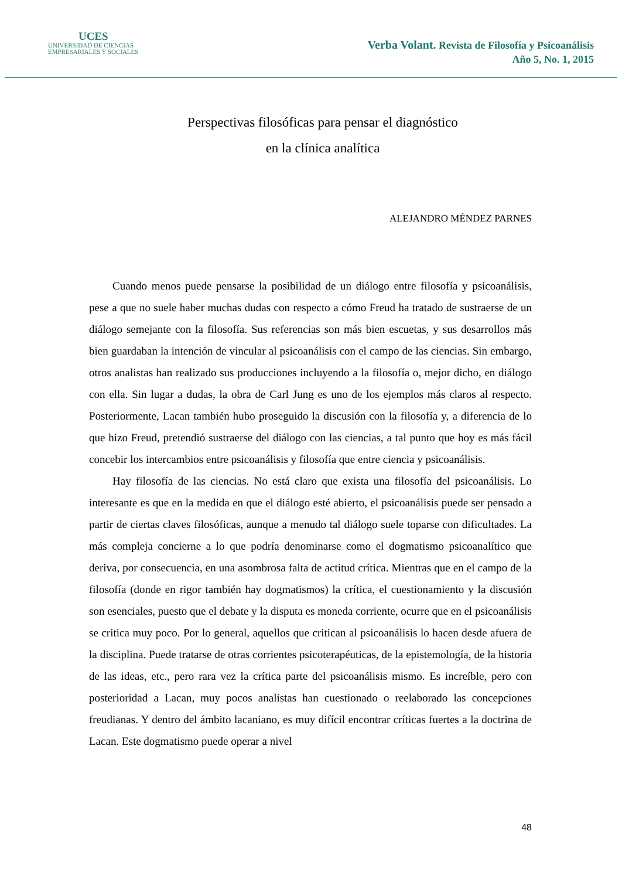UCES
UNIVERSIDAD DE CIENCIAS
EMPRESARIALES Y SOCIALES
Verba Volant. Revista de Filosofía y Psicoanálisis
Año 5, No. 1, 2015
Perspectivas filosóficas para pensar el diagnóstico
en la clínica analítica
ALEJANDRO MÉNDEZ PARNES
Cuando menos puede pensarse la posibilidad de un diálogo entre filosofía y psicoanálisis, pese a que no suele haber muchas dudas con respecto a cómo Freud ha tratado de sustraerse de un diálogo semejante con la filosofía. Sus referencias son más bien escuetas, y sus desarrollos más bien guardaban la intención de vincular al psicoanálisis con el campo de las ciencias. Sin embargo, otros analistas han realizado sus producciones incluyendo a la filosofía o, mejor dicho, en diálogo con ella. Sin lugar a dudas, la obra de Carl Jung es uno de los ejemplos más claros al respecto. Posteriormente, Lacan también hubo proseguido la discusión con la filosofía y, a diferencia de lo que hizo Freud, pretendió sustraerse del diálogo con las ciencias, a tal punto que hoy es más fácil concebir los intercambios entre psicoanálisis y filosofía que entre ciencia y psicoanálisis.
Hay filosofía de las ciencias. No está claro que exista una filosofía del psicoanálisis. Lo interesante es que en la medida en que el diálogo esté abierto, el psicoanálisis puede ser pensado a partir de ciertas claves filosóficas, aunque a menudo tal diálogo suele toparse con dificultades. La más compleja concierne a lo que podría denominarse como el dogmatismo psicoanalítico que deriva, por consecuencia, en una asombrosa falta de actitud crítica. Mientras que en el campo de la filosofía (donde en rigor también hay dogmatismos) la crítica, el cuestionamiento y la discusión son esenciales, puesto que el debate y la disputa es moneda corriente, ocurre que en el psicoanálisis se critica muy poco. Por lo general, aquellos que critican al psicoanálisis lo hacen desde afuera de la disciplina. Puede tratarse de otras corrientes psicoterapéuticas, de la epistemología, de la historia de las ideas, etc., pero rara vez la crítica parte del psicoanálisis mismo. Es increíble, pero con posterioridad a Lacan, muy pocos analistas han cuestionado o reelaborado las concepciones freudianas. Y dentro del ámbito lacaniano, es muy difícil encontrar críticas fuertes a la doctrina de Lacan. Este dogmatismo puede operar a nivel
48